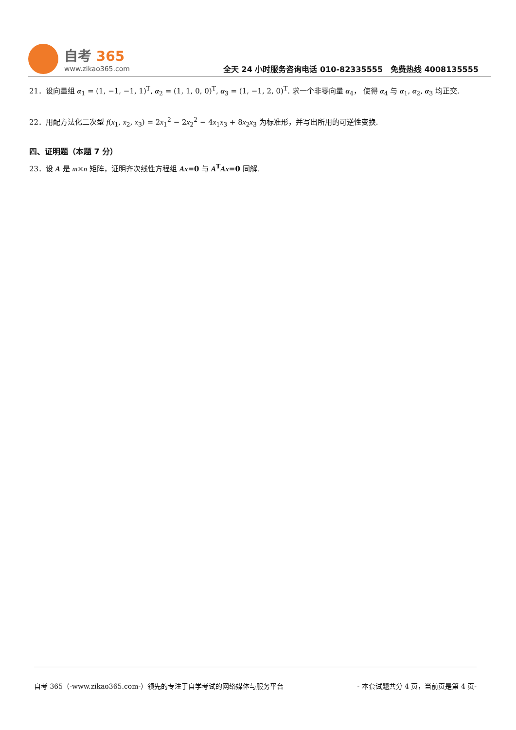自考 365
www.zikao365.com
全天 24 小时服务咨询电话 010-82335555　免费热线 4008135555
21．设向量组 α<sub>1</sub> = (1, −1, −1, 1)<sup>T</sup>, α<sub>2</sub> = (1, 1, 0, 0)<sup>T</sup>, α<sub>3</sub> = (1, −1, 2, 0)<sup>T</sup>. 求一个非零向量 α<sub>4</sub>， 使得 α<sub>4</sub> 与 α<sub>1</sub>, α<sub>2</sub>, α<sub>3</sub> 均正交.
22．用配方法化二次型 f(x<sub>1</sub>, x<sub>2</sub>, x<sub>3</sub>) = 2x<sub>1</sub><sup>2</sup> − 2x<sub>2</sub><sup>2</sup> − 4x<sub>1</sub>x<sub>3</sub> + 8x<sub>2</sub>x<sub>3</sub> 为标准形，并写出所用的可逆性变换.
四、证明题（本题 7 分）
23．设 A 是 m×n 矩阵，证明齐次线性方程组 Ax=0 与 A<sup>T</sup>Ax=0 同解.
自考 365（-www.zikao365.com-）领先的专注于自学考试的网络媒体与服务平台 - 本套试题共分 4 页，当前页是第 4 页-